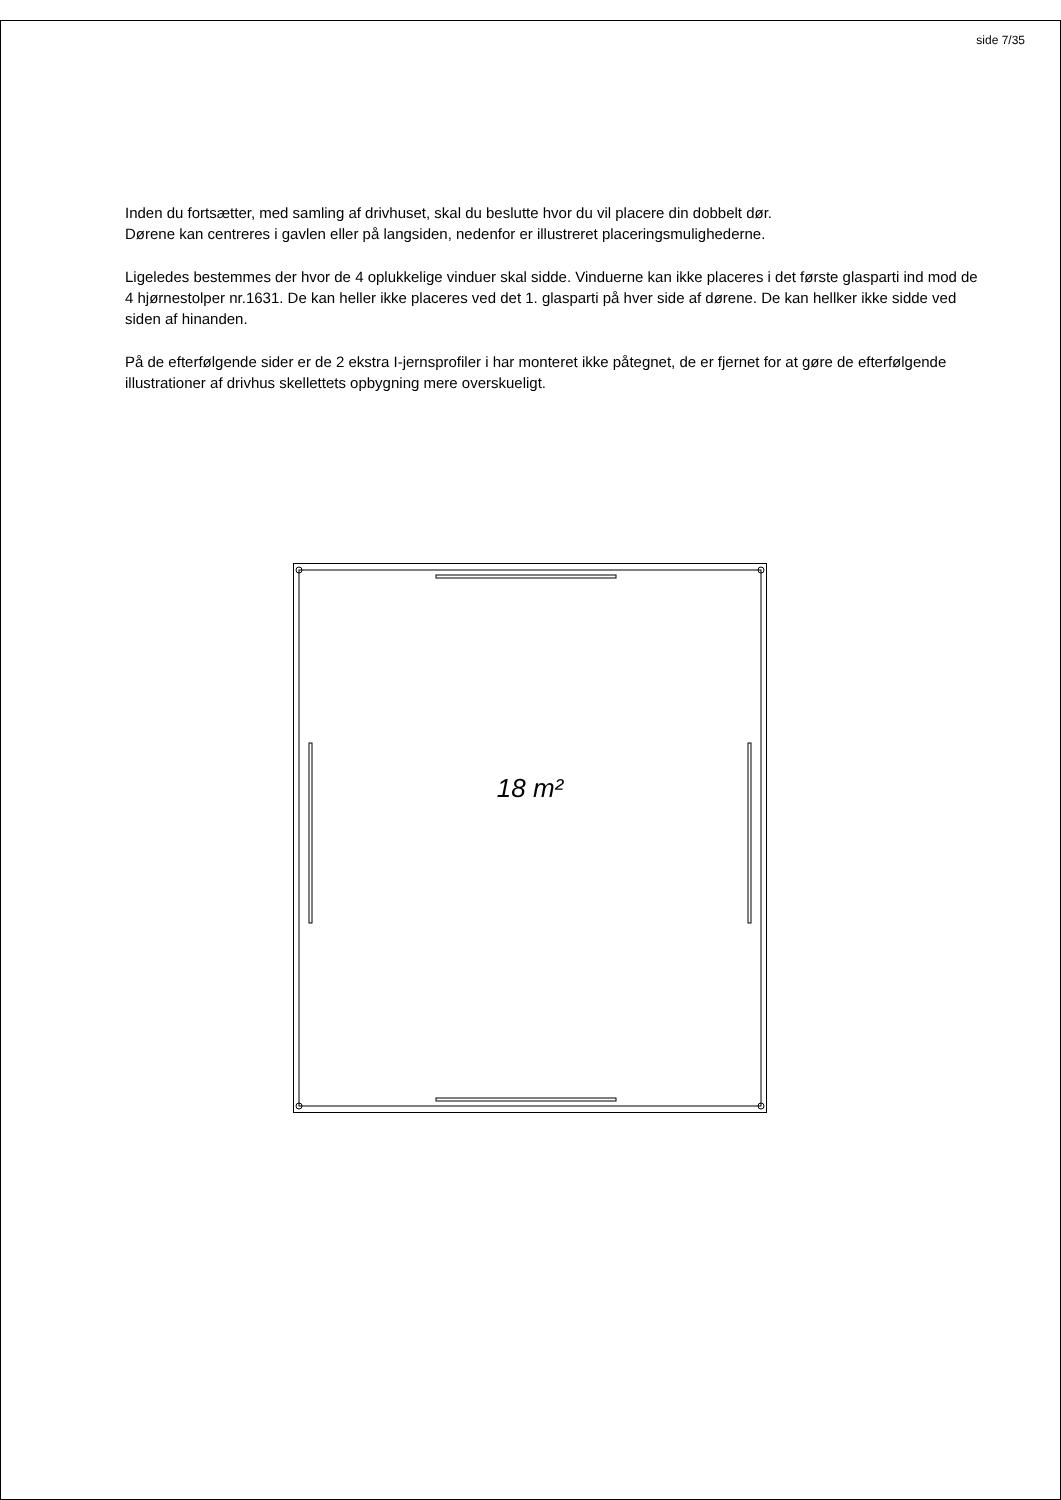side 7/35
Inden du fortsætter, med samling af drivhuset, skal du beslutte hvor du vil placere din dobbelt dør.
Dørene kan centreres i gavlen eller på langsiden, nedenfor er illustreret placeringsmulighederne.
Ligeledes bestemmes der hvor de 4 oplukkelige vinduer skal sidde. Vinduerne kan ikke placeres i det første glasparti ind mod de 4 hjørnestolper nr.1631. De kan heller ikke placeres ved det 1. glasparti på hver side af dørene. De kan hellker ikke sidde ved siden af hinanden.
På de efterfølgende sider er de 2 ekstra I-jernsprofiler i har monteret ikke påtegnet, de er fjernet for at gøre de efterfølgende illustrationer af drivhus skellettets opbygning mere overskueligt.
18 m²